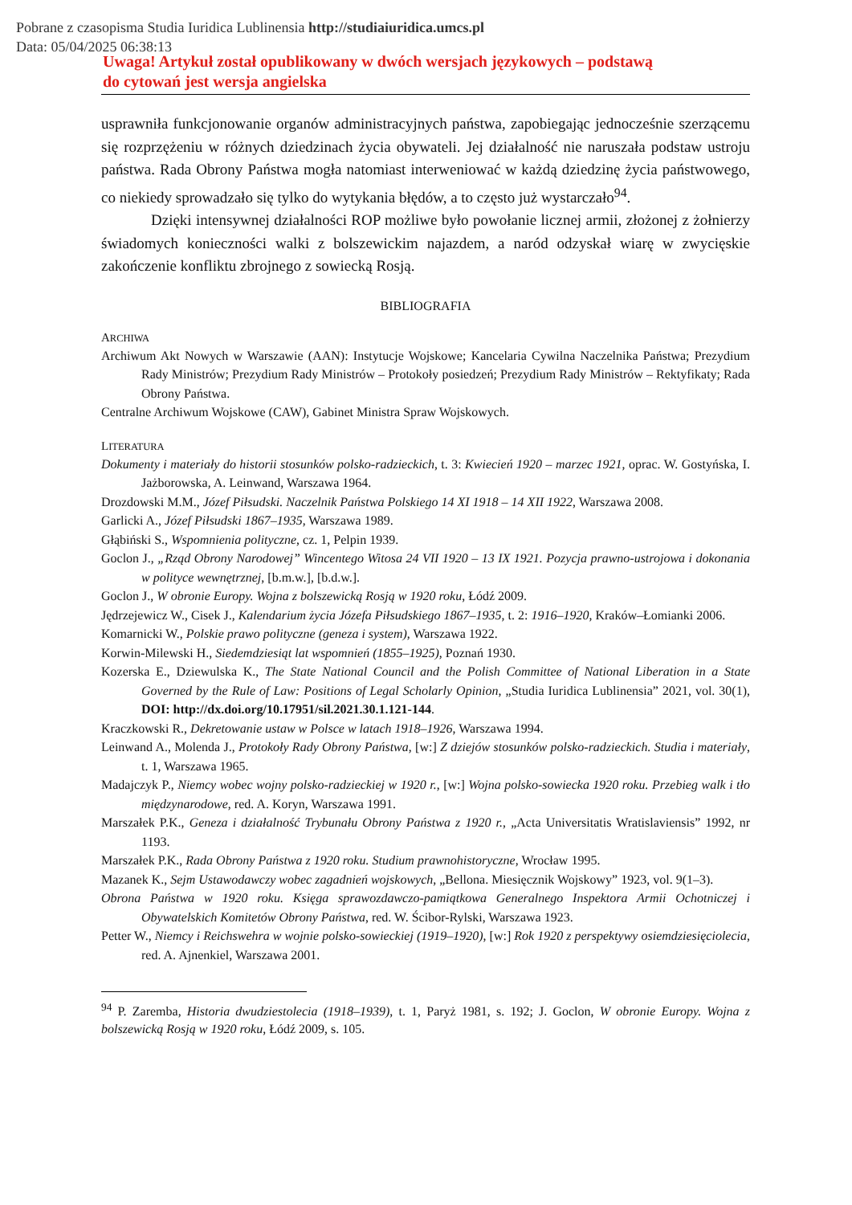Pobrane z czasopisma Studia Iuridica Lublinensia http://studiaiuridica.umcs.pl
Data: 05/04/2025 06:38:13
Uwaga! Artykuł został opublikowany w dwóch wersjach językowych – podstawą
do cytowań jest wersja angielska
usprawniła funkcjonowanie organów administracyjnych państwa, zapobiegając jednocześnie szerzącemu się rozprzężeniu w różnych dziedzinach życia obywateli. Jej działalność nie naruszała podstaw ustroju państwa. Rada Obrony Państwa mogła natomiast interweniować w każdą dziedzinę życia państwowego, co niekiedy sprowadzało się tylko do wytykania błędów, a to często już wystarczało<sup>94</sup>.
Dzięki intensywnej działalności ROP możliwe było powołanie licznej armii, złożonej z żołnierzy świadomych konieczności walki z bolszewickim najazdem, a naród odzyskał wiarę w zwycięskie zakończenie konfliktu zbrojnego z sowiecką Rosją.
BIBLIOGRAFIA
ARCHIWA
Archiwum Akt Nowych w Warszawie (AAN): Instytucje Wojskowe; Kancelaria Cywilna Naczelnika Państwa; Prezydium Rady Ministrów; Prezydium Rady Ministrów – Protokoły posiedzeń; Prezydium Rady Ministrów – Rektyfikaty; Rada Obrony Państwa.
Centralne Archiwum Wojskowe (CAW), Gabinet Ministra Spraw Wojskowych.
LITERATURA
Dokumenty i materiały do historii stosunków polsko-radzieckich, t. 3: Kwiecień 1920 – marzec 1921, oprac. W. Gostyńska, I. Jażborowska, A. Leinwand, Warszawa 1964.
Drozdowski M.M., Józef Piłsudski. Naczelnik Państwa Polskiego 14 XI 1918 – 14 XII 1922, Warszawa 2008.
Garlicki A., Józef Piłsudski 1867–1935, Warszawa 1989.
Głąbiński S., Wspomnienia polityczne, cz. 1, Pelpin 1939.
Goclon J., „Rząd Obrony Narodowej” Wincentego Witosa 24 VII 1920 – 13 IX 1921. Pozycja prawno-ustrojowa i dokonania w polityce wewnętrznej, [b.m.w.], [b.d.w.].
Goclon J., W obronie Europy. Wojna z bolszewicką Rosją w 1920 roku, Łódź 2009.
Jędrzejewicz W., Cisek J., Kalendarium życia Józefa Piłsudskiego 1867–1935, t. 2: 1916–1920, Kraków–Łomianki 2006.
Komarnicki W., Polskie prawo polityczne (geneza i system), Warszawa 1922.
Korwin-Milewski H., Siedemdziesiąt lat wspomnień (1855–1925), Poznań 1930.
Kozerska E., Dziewulska K., The State National Council and the Polish Committee of National Liberation in a State Governed by the Rule of Law: Positions of Legal Scholarly Opinion, „Studia Iuridica Lublinensia” 2021, vol. 30(1), DOI: http://dx.doi.org/10.17951/sil.2021.30.1.121-144.
Kraczkowski R., Dekretowanie ustaw w Polsce w latach 1918–1926, Warszawa 1994.
Leinwand A., Molenda J., Protokoły Rady Obrony Państwa, [w:] Z dziejów stosunków polsko-radzieckich. Studia i materiały, t. 1, Warszawa 1965.
Madajczyk P., Niemcy wobec wojny polsko-radzieckiej w 1920 r., [w:] Wojna polsko-sowiecka 1920 roku. Przebieg walk i tło międzynarodowe, red. A. Koryn, Warszawa 1991.
Marszałek P.K., Geneza i działalność Trybunału Obrony Państwa z 1920 r., „Acta Universitatis Wratislaviensis” 1992, nr 1193.
Marszałek P.K., Rada Obrony Państwa z 1920 roku. Studium prawnohistoryczne, Wrocław 1995.
Mazanek K., Sejm Ustawodawczy wobec zagadnień wojskowych, „Bellona. Miesięcznik Wojskowy” 1923, vol. 9(1–3).
Obrona Państwa w 1920 roku. Księga sprawozdawczo-pamiątkowa Generalnego Inspektora Armii Ochotniczej i Obywatelskich Komitetów Obrony Państwa, red. W. Ścibor-Rylski, Warszawa 1923.
Petter W., Niemcy i Reichswehra w wojnie polsko-sowieckiej (1919–1920), [w:] Rok 1920 z perspektywy osiemdziesięciolecia, red. A. Ajnenkiel, Warszawa 2001.
<sup>94</sup> P. Zaremba, Historia dwudziestolecia (1918–1939), t. 1, Paryż 1981, s. 192; J. Goclon, W obronie Europy. Wojna z bolszewicką Rosją w 1920 roku, Łódź 2009, s. 105.